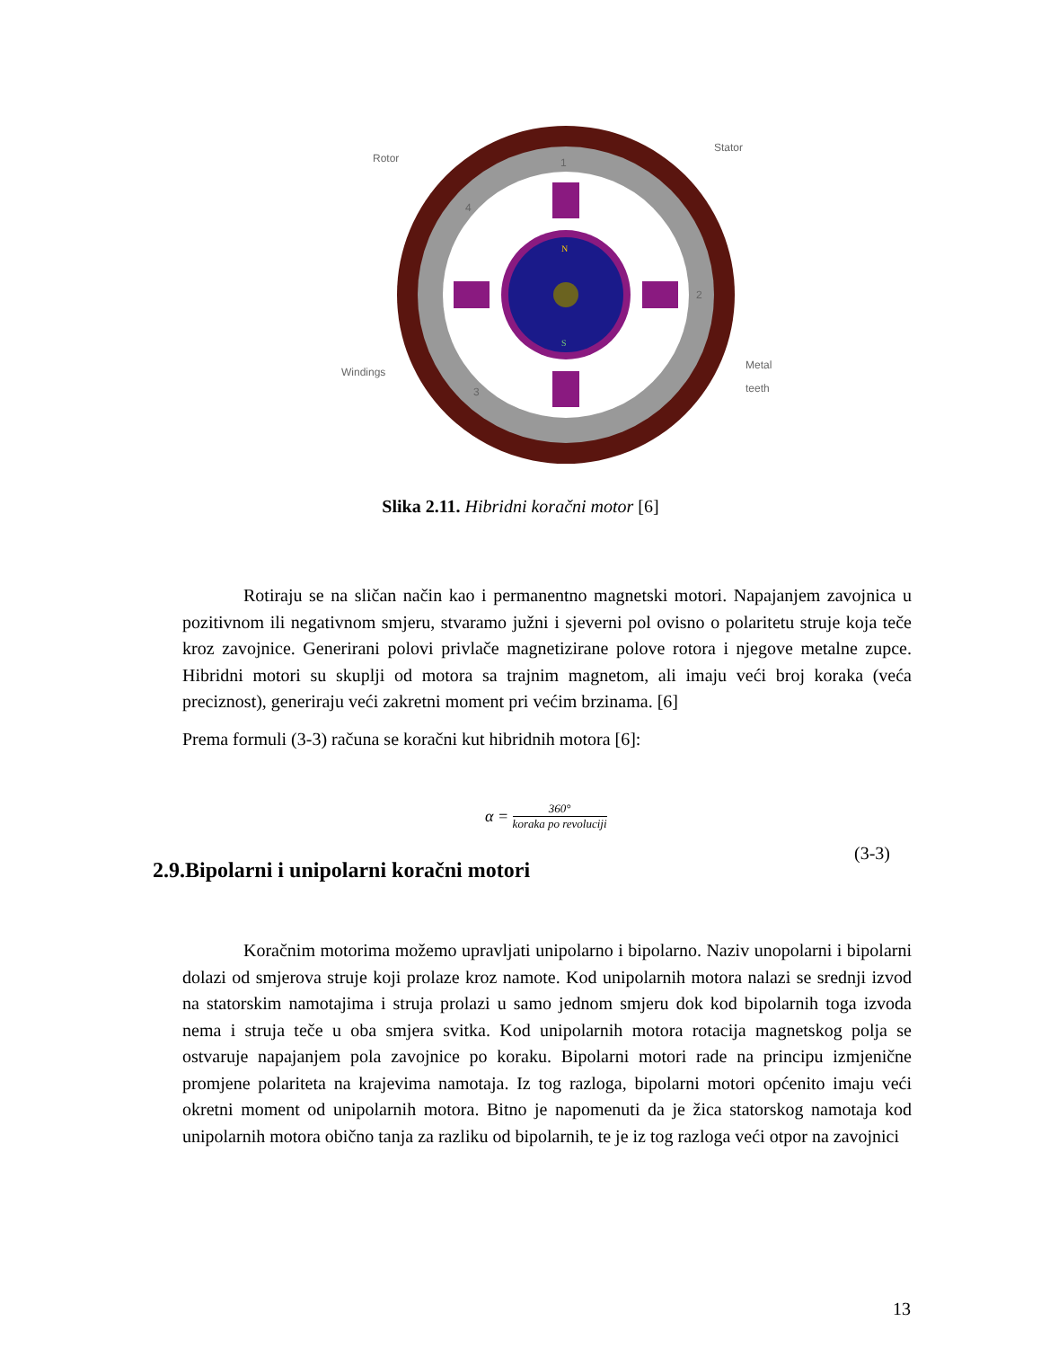1
2
3
4
N
S
Rotor
Stator
Windings
Metal
teeth
Slika 2.11. Hibridni koračni motor [6]
Rotiraju se na sličan način kao i permanentno magnetski motori. Napajanjem zavojnica u pozitivnom ili negativnom smjeru, stvaramo južni i sjeverni pol ovisno o polaritetu struje koja teče kroz zavojnice. Generirani polovi privlače magnetizirane polove rotora i njegove metalne zupce. Hibridni motori su skuplji od motora sa trajnim magnetom, ali imaju veći broj koraka (veća preciznost), generiraju veći zakretni moment pri većim brzinama. [6]
Prema formuli (3-3) računa se koračni kut hibridnih motora [6]:
α = 360° koraka po revoluciji
(3-3)
2.9.Bipolarni i unipolarni koračni motori
Koračnim motorima možemo upravljati unipolarno i bipolarno. Naziv unopolarni i bipolarni dolazi od smjerova struje koji prolaze kroz namote. Kod unipolarnih motora nalazi se srednji izvod na statorskim namotajima i struja prolazi u samo jednom smjeru dok kod bipolarnih toga izvoda nema i struja teče u oba smjera svitka. Kod unipolarnih motora rotacija magnetskog polja se ostvaruje napajanjem pola zavojnice po koraku. Bipolarni motori rade na principu izmjenične promjene polariteta na krajevima namotaja. Iz tog razloga, bipolarni motori općenito imaju veći okretni moment od unipolarnih motora. Bitno je napomenuti da je žica statorskog namotaja kod unipolarnih motora obično tanja za razliku od bipolarnih, te je iz tog razloga veći otpor na zavojnici
13